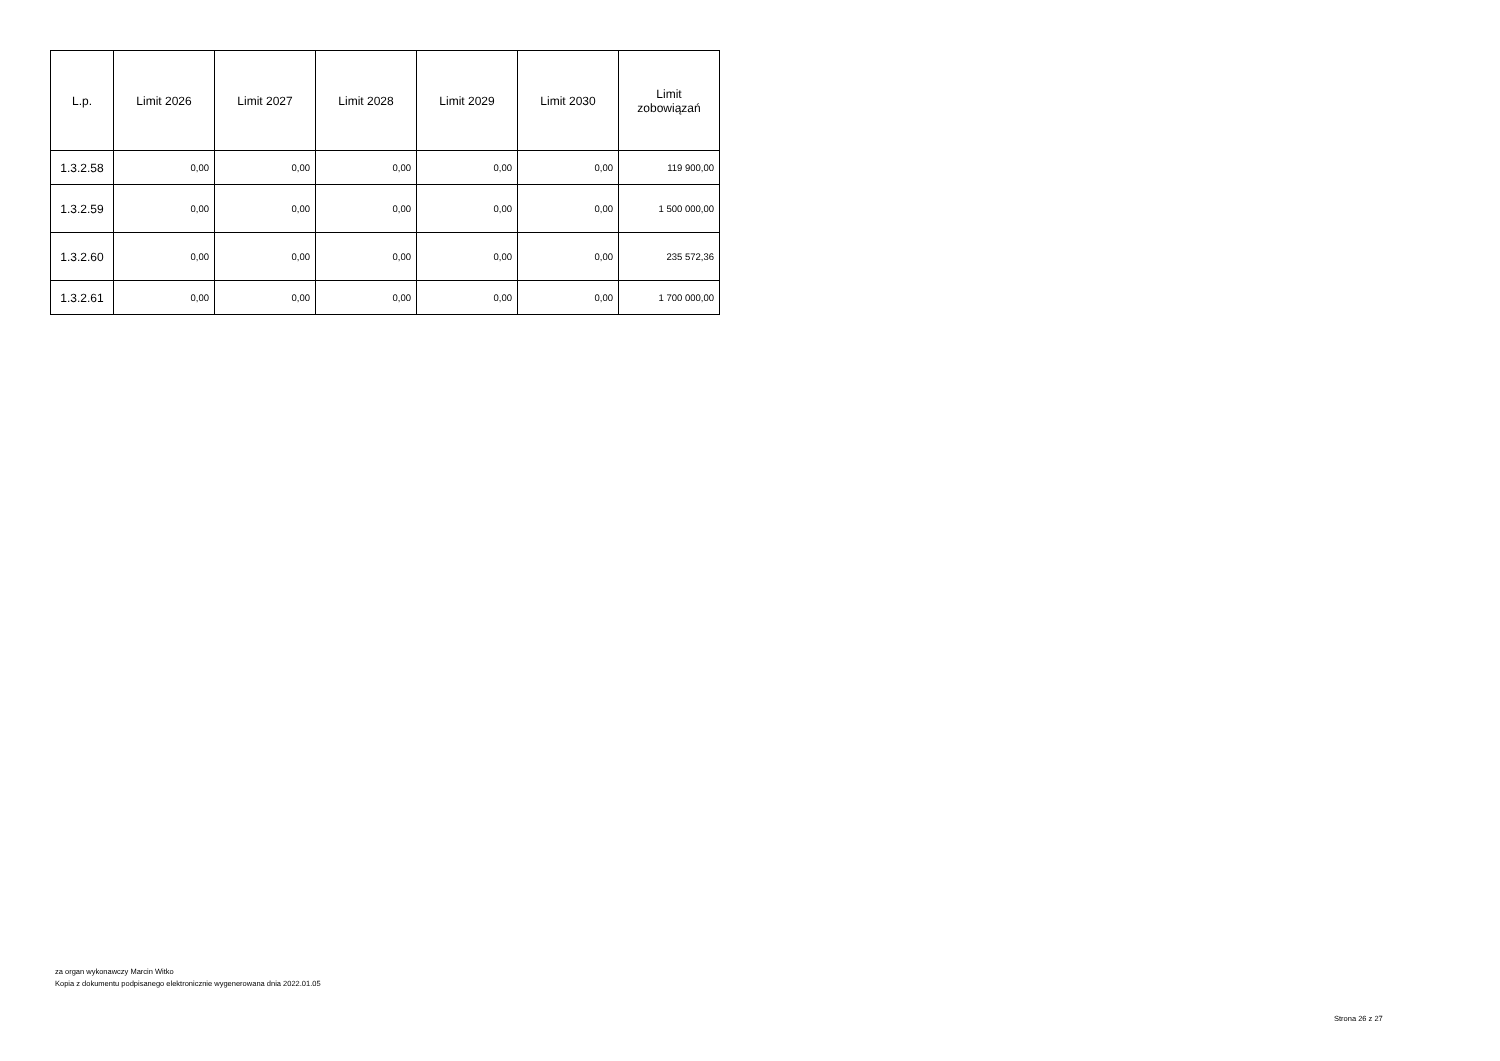| L.p. | Limit 2026 | Limit 2027 | Limit 2028 | Limit 2029 | Limit 2030 | Limit zobowiązań |
| --- | --- | --- | --- | --- | --- | --- |
| 1.3.2.58 | 0,00 | 0,00 | 0,00 | 0,00 | 0,00 | 119 900,00 |
| 1.3.2.59 | 0,00 | 0,00 | 0,00 | 0,00 | 0,00 | 1 500 000,00 |
| 1.3.2.60 | 0,00 | 0,00 | 0,00 | 0,00 | 0,00 | 235 572,36 |
| 1.3.2.61 | 0,00 | 0,00 | 0,00 | 0,00 | 0,00 | 1 700 000,00 |
za organ wykonawczy Marcin Witko
Kopia z dokumentu podpisanego elektronicznie wygenerowana dnia 2022.01.05
Strona 26 z 27